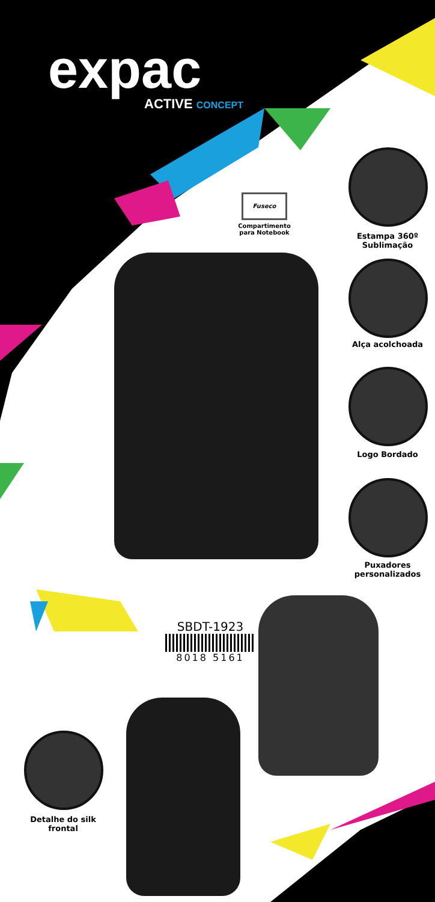expac
ACTIVE CONCEPT
Fuseco
Compartimento
para Notebook
Estampa 360º
Sublimação
Alça acolchoada
Logo Bordado
Puxadores
personalizados
SBDT-1923
8018 5161
Detalhe do silk
frontal